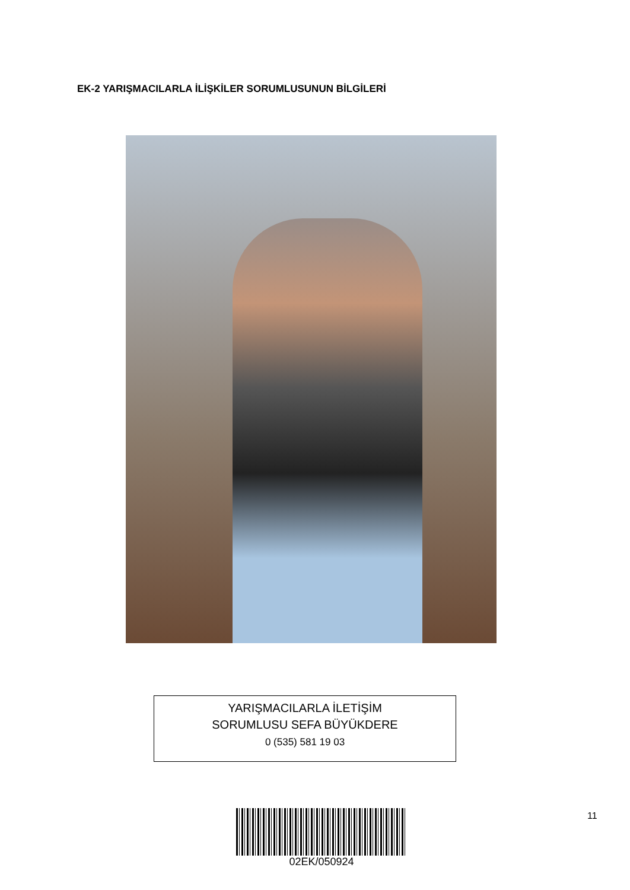EK-2 YARIŞMACILARLA İLİŞKİLER SORUMLUSUNUN BİLGİLERİ
YARIŞMACILARLA İLETİŞİM
SORUMLUSU SEFA BÜYÜKDERE
0 (535) 581 19 03
02EK/050924 11